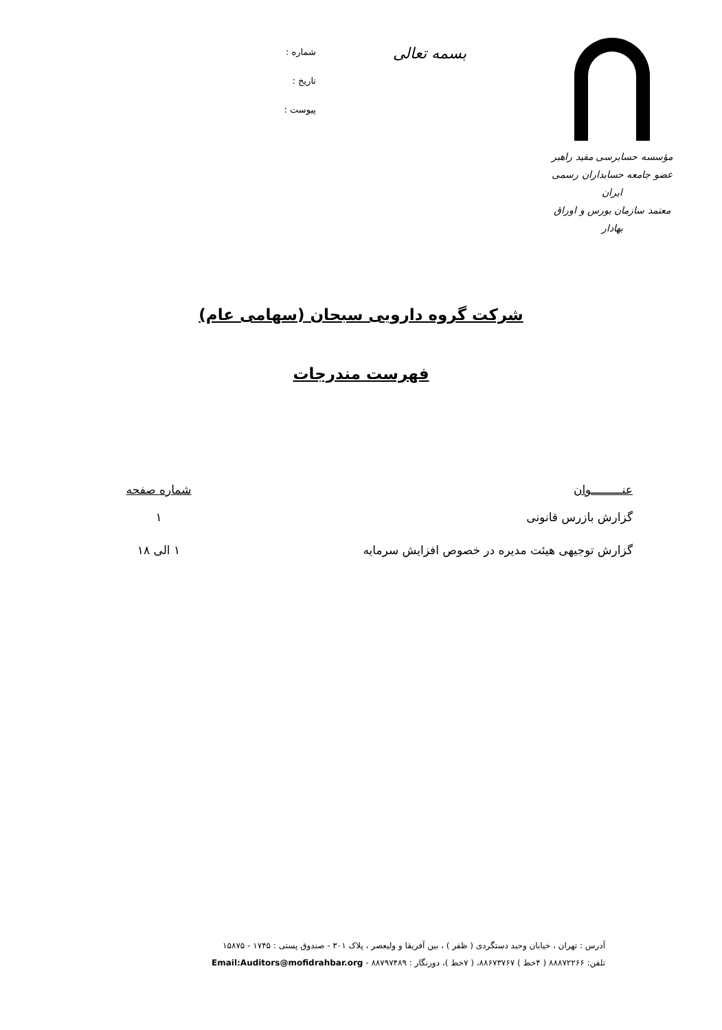مؤسسه حسابرسی مفید راهبر
عضو جامعه حسابداران رسمی ایران
معتمد سازمان بورس و اوراق بهادار
بسمه تعالی
شماره :
تاریخ :
پیوست :
شرکت گروه دارویی سبحان (سهامی عام)
فهرست مندرجات
| عنـــــــــوان | شماره صفحه |
| --- | --- |
| گزارش بازرس قانونی | ۱ |
| گزارش توجیهی هیئت مدیره در خصوص افزایش سرمایه | ۱ الی ۱۸ |
آدرس : تهران ، خیابان وحید دستگردی ( ظفر ) ، بین آفریقا و ولیعصر ، پلاک ۳۰۱ - صندوق پستی : ۱۷۴۵ - ۱۵۸۷۵
تلفن: ۸۸۸۷۲۲۶۶ ( ۴خط ) ۸۸۶۷۳۷۶۷، ( ۷خط )، دورنگار : ۸۸۷۹۷۴۸۹ - Email:Auditors@mofidrahbar.org